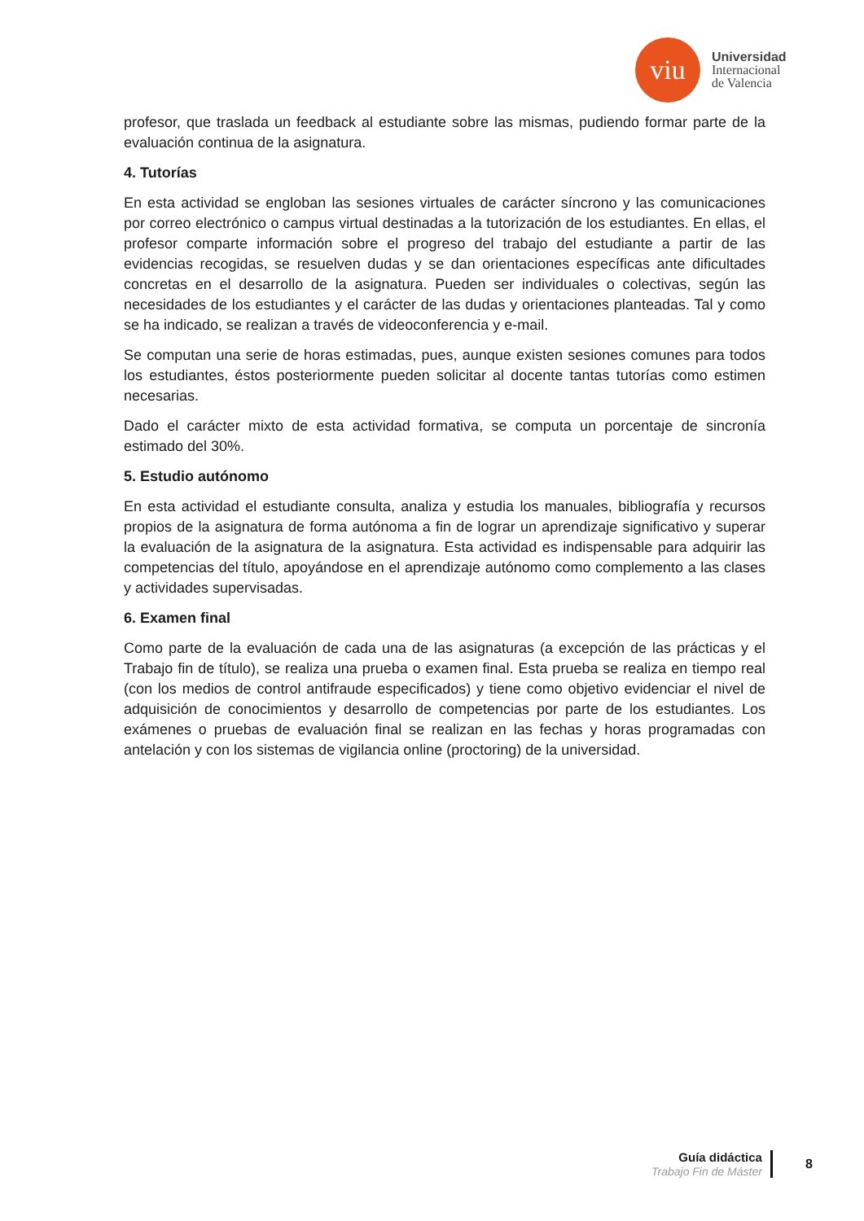viu
Universidad
Internacional
de Valencia
profesor, que traslada un feedback al estudiante sobre las mismas, pudiendo formar parte de la evaluación continua de la asignatura.
4. Tutorías
En esta actividad se engloban las sesiones virtuales de carácter síncrono y las comunicaciones por correo electrónico o campus virtual destinadas a la tutorización de los estudiantes. En ellas, el profesor comparte información sobre el progreso del trabajo del estudiante a partir de las evidencias recogidas, se resuelven dudas y se dan orientaciones específicas ante dificultades concretas en el desarrollo de la asignatura. Pueden ser individuales o colectivas, según las necesidades de los estudiantes y el carácter de las dudas y orientaciones planteadas. Tal y como se ha indicado, se realizan a través de videoconferencia y e-mail.
Se computan una serie de horas estimadas, pues, aunque existen sesiones comunes para todos los estudiantes, éstos posteriormente pueden solicitar al docente tantas tutorías como estimen necesarias.
Dado el carácter mixto de esta actividad formativa, se computa un porcentaje de sincronía estimado del 30%.
5. Estudio autónomo
En esta actividad el estudiante consulta, analiza y estudia los manuales, bibliografía y recursos propios de la asignatura de forma autónoma a fin de lograr un aprendizaje significativo y superar la evaluación de la asignatura de la asignatura. Esta actividad es indispensable para adquirir las competencias del título, apoyándose en el aprendizaje autónomo como complemento a las clases y actividades supervisadas.
6. Examen final
Como parte de la evaluación de cada una de las asignaturas (a excepción de las prácticas y el Trabajo fin de título), se realiza una prueba o examen final. Esta prueba se realiza en tiempo real (con los medios de control antifraude especificados) y tiene como objetivo evidenciar el nivel de adquisición de conocimientos y desarrollo de competencias por parte de los estudiantes. Los exámenes o pruebas de evaluación final se realizan en las fechas y horas programadas con antelación y con los sistemas de vigilancia online (proctoring) de la universidad.
Guía didáctica
Trabajo Fin de Máster
8